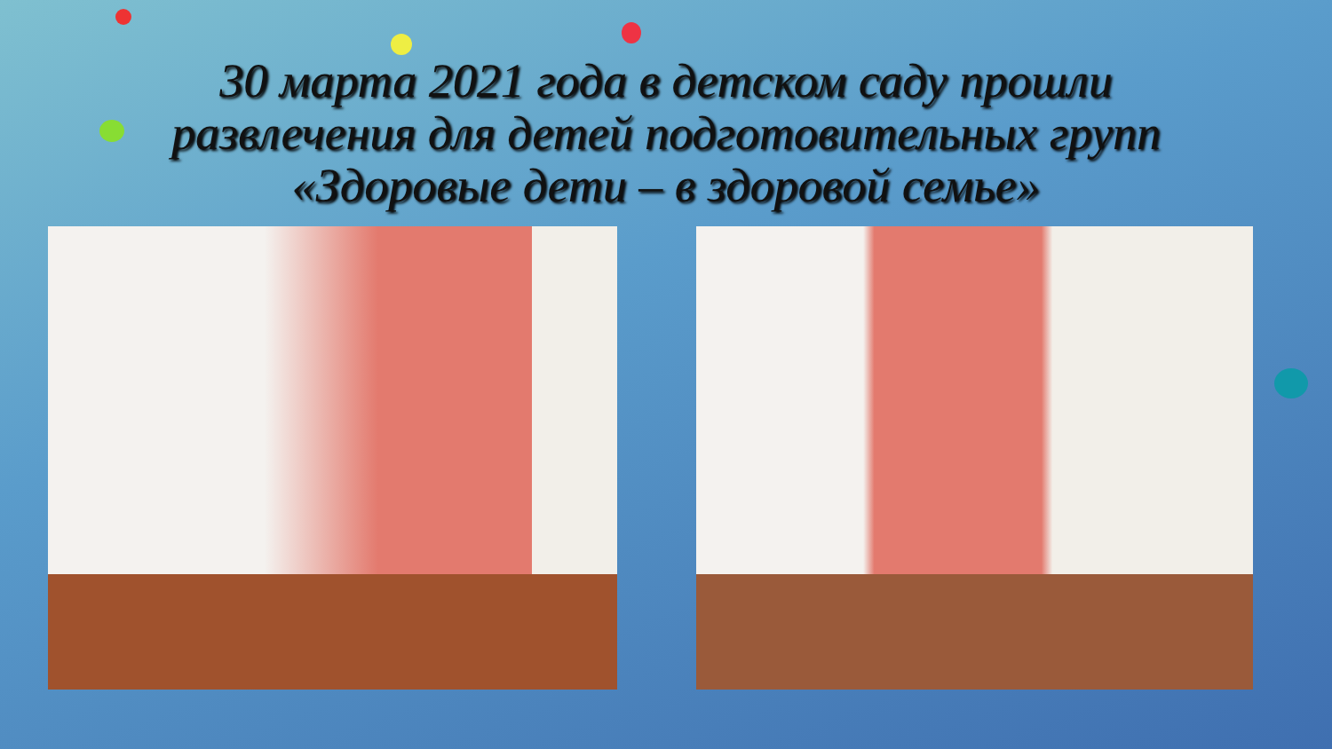30 марта 2021 года в детском саду прошли
развлечения для детей подготовительных групп
«Здоровые дети – в здоровой семье»